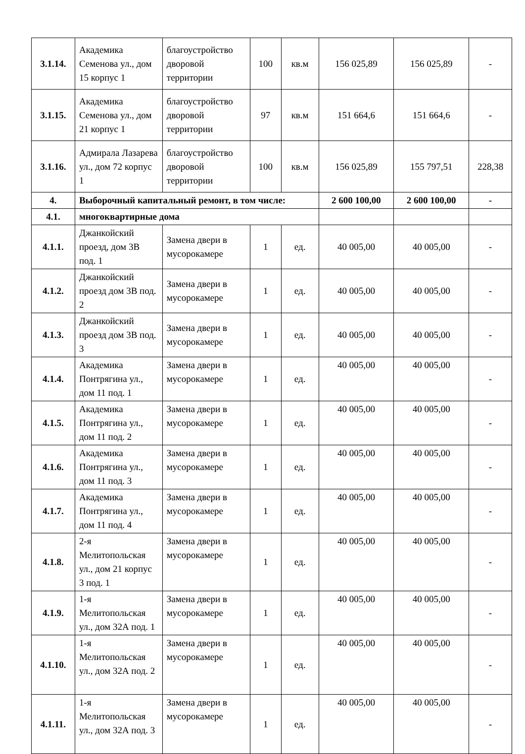| 3.1.14. | Академика Семенова ул., дом 15 корпус 1 | благоустройство дворовой территории | 100 | кв.м | 156 025,89 | 156 025,89 | - |
| 3.1.15. | Академика Семенова ул., дом 21 корпус 1 | благоустройство дворовой территории | 97 | кв.м | 151 664,6 | 151 664,6 | - |
| 3.1.16. | Адмирала Лазарева ул., дом 72 корпус 1 | благоустройство дворовой территории | 100 | кв.м | 156 025,89 | 155 797,51 | 228,38 |
| 4. | Выборочный капитальный ремонт, в том числе: | | | | 2 600 100,00 | 2 600 100,00 | - |
| 4.1. | многоквартирные дома | | | | | | |
| 4.1.1. | Джанкойский проезд, дом 3В под. 1 | Замена двери в мусорокамере | 1 | ед. | 40 005,00 | 40 005,00 | - |
| 4.1.2. | Джанкойский проезд дом 3В под. 2 | Замена двери в мусорокамере | 1 | ед. | 40 005,00 | 40 005,00 | - |
| 4.1.3. | Джанкойский проезд дом 3В под. 3 | Замена двери в мусорокамере | 1 | ед. | 40 005,00 | 40 005,00 | - |
| 4.1.4. | Академика Понтрягина ул., дом 11 под. 1 | Замена двери в мусорокамере | 1 | ед. | 40 005,00 | 40 005,00 | - |
| 4.1.5. | Академика Понтрягина ул., дом 11 под. 2 | Замена двери в мусорокамере | 1 | ед. | 40 005,00 | 40 005,00 | - |
| 4.1.6. | Академика Понтрягина ул., дом 11 под. 3 | Замена двери в мусорокамере | 1 | ед. | 40 005,00 | 40 005,00 | - |
| 4.1.7. | Академика Понтрягина ул., дом 11 под. 4 | Замена двери в мусорокамере | 1 | ед. | 40 005,00 | 40 005,00 | - |
| 4.1.8. | 2-я Мелитопольская ул., дом 21 корпус 3 под. 1 | Замена двери в мусорокамере | 1 | ед. | 40 005,00 | 40 005,00 | - |
| 4.1.9. | 1-я Мелитопольская ул., дом 32А под. 1 | Замена двери в мусорокамере | 1 | ед. | 40 005,00 | 40 005,00 | - |
| 4.1.10. | 1-я Мелитопольская ул., дом 32А под. 2 | Замена двери в мусорокамере | 1 | ед. | 40 005,00 | 40 005,00 | - |
| 4.1.11. | 1-я Мелитопольская ул., дом 32А под. 3 | Замена двери в мусорокамере | 1 | ед. | 40 005,00 | 40 005,00 | - |